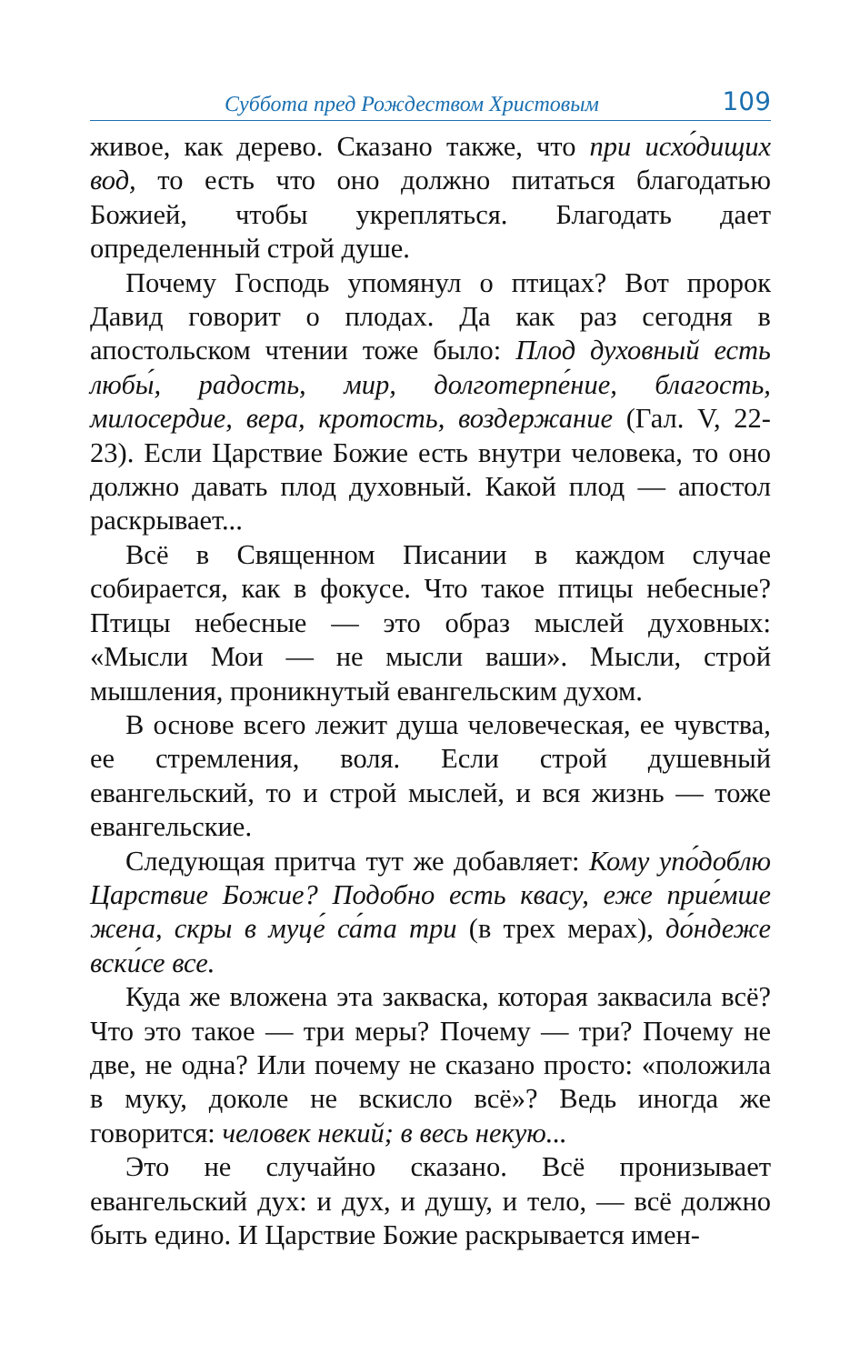Суббота пред Рождеством Христовым 109
живое, как дерево. Сказано также, что при исхо́дищих вод, то есть что оно должно питаться благодатью Божией, чтобы укрепляться. Благодать дает определенный строй душе.
Почему Господь упомянул о птицах? Вот пророк Давид говорит о плодах. Да как раз сегодня в апостольском чтении тоже было: Плод духовный есть любы́, радость, мир, долготерпе́ние, благость, милосердие, вера, кротость, воздержание (Гал. V, 22-23). Если Царствие Божие есть внутри человека, то оно должно давать плод духовный. Какой плод — апостол раскрывает...
Всё в Священном Писании в каждом случае собирается, как в фокусе. Что такое птицы небесные? Птицы небесные — это образ мыслей духовных: «Мысли Мои — не мысли ваши». Мысли, строй мышления, проникнутый евангельским духом.
В основе всего лежит душа человеческая, ее чувства, ее стремления, воля. Если строй душевный евангельский, то и строй мыслей, и вся жизнь — тоже евангельские.
Следующая притча тут же добавляет: Кому упо́доблю Царствие Божие? Подобно есть квасу, еже прие́мше жена, скры в муце́ са́та три (в трех мерах), до́ндеже вски́се все.
Куда же вложена эта закваска, которая заквасила всё? Что это такое — три меры? Почему — три? Почему не две, не одна? Или почему не сказано просто: «положила в муку, доколе не вскисло всё»? Ведь иногда же говорится: человек некий; в весь некую...
Это не случайно сказано. Всё пронизывает евангельский дух: и дух, и душу, и тело, — всё должно быть едино. И Царствие Божие раскрывается имен-